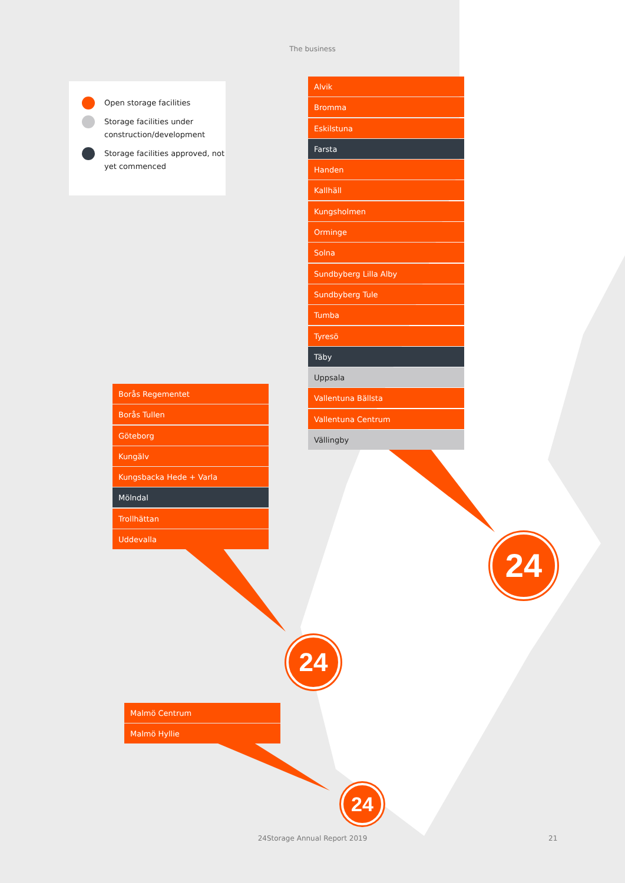The business
Open storage facilities
Storage facilities under construction/development
Storage facilities approved, not yet commenced
Alvik
Bromma
Eskilstuna
Farsta
Handen
Kallhäll
Kungsholmen
Orminge
Solna
Sundbyberg Lilla Alby
Sundbyberg Tule
Tumba
Tyresö
Täby
Uppsala
Vallentuna Bällsta
Vallentuna Centrum
Vällingby
Borås Regementet
Borås Tullen
Göteborg
Kungälv
Kungsbacka Hede + Varla
Mölndal
Trollhättan
Uddevalla
Malmö Centrum
Malmö Hyllie
24
24
24
24Storage Annual Report 2019 21